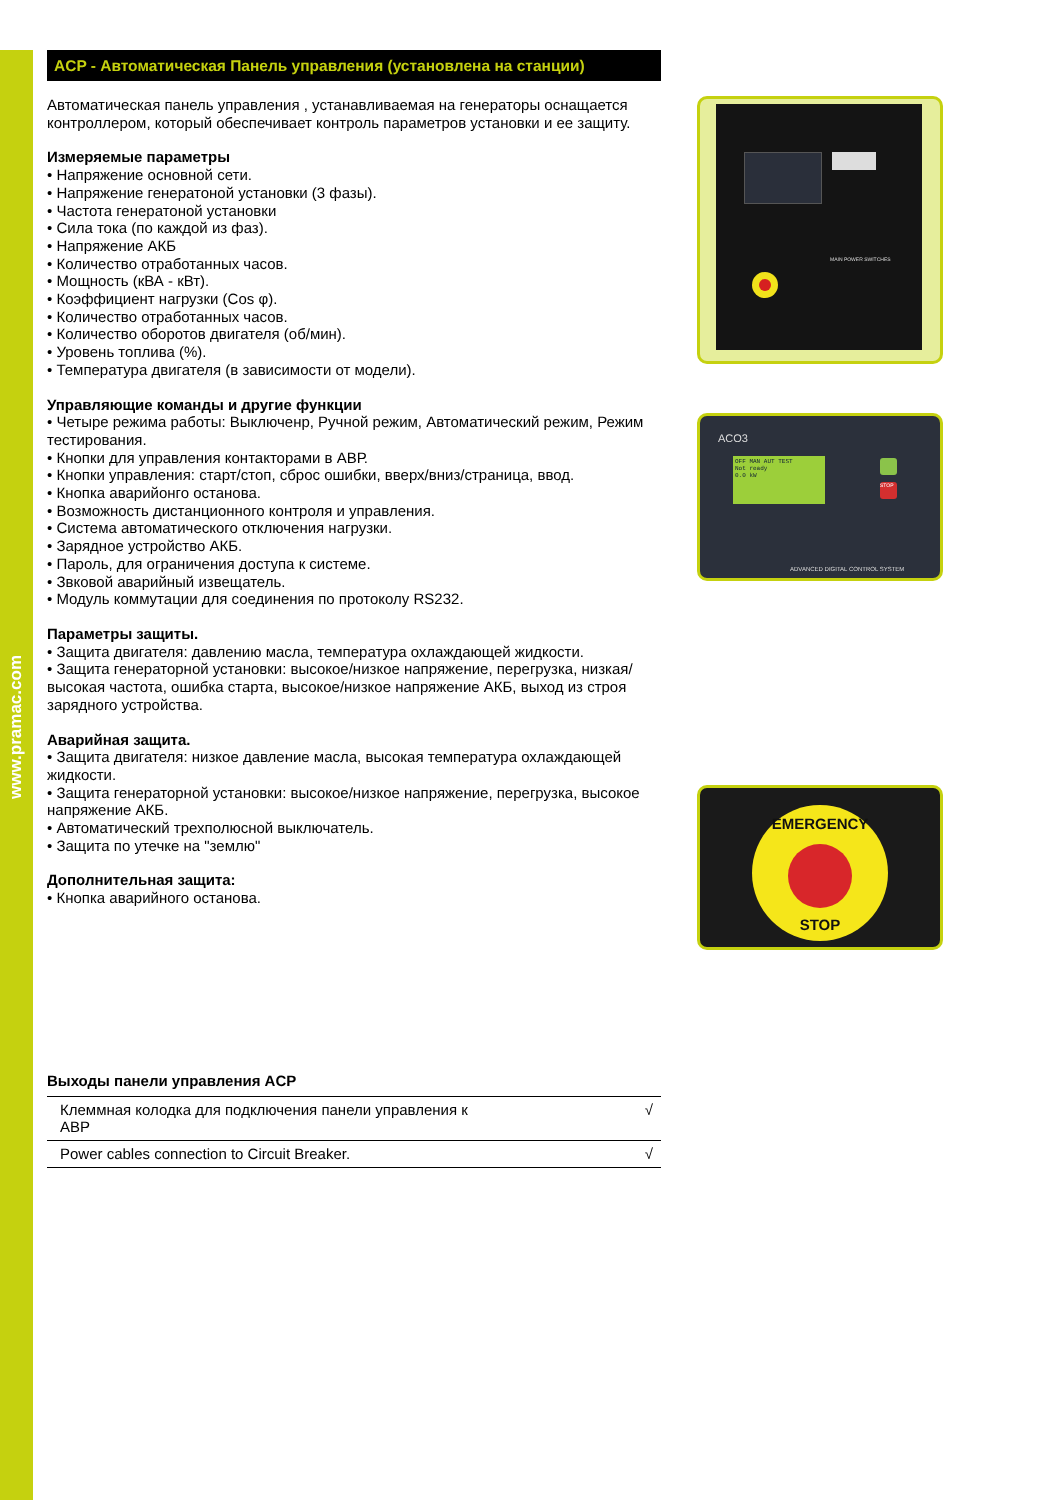www.pramac.com
ACP - Автоматическая Панель управления (установлена на станции)
Автоматическая панель управления , устанавливаемая на генераторы оснащается контроллером, который обеспечивает контроль параметров установки и ее защиту.
Измеряемые параметры
• Напряжение основной сети.
• Напряжение генератоной установки (3 фазы).
• Частота генератоной установки
• Сила тока (по каждой из фаз).
• Напряжение АКБ
• Количество отработанных часов.
• Мощность (кВА - кВт).
• Коэффициент нагрузки (Cos φ).
• Количество отработанных часов.
• Количество оборотов двигателя (об/мин).
• Уровень топлива (%).
• Температура двигателя (в зависимости от модели).
Управляющие команды и другие функции
• Четыре режима работы: Выключенр, Ручной режим, Автоматический режим, Режим тестирования.
• Кнопки для управления контакторами в АВР.
• Кнопки управления: старт/стоп, сброс ошибки, вверх/вниз/страница, ввод.
• Кнопка аварийонго останова.
• Возможность дистанционного контроля и управления.
• Система автоматического отключения нагрузки.
• Зарядное устройство АКБ.
• Пароль, для ограничения доступа к системе.
• Звковой аварийный извещатель.
• Модуль коммутации для соединения по протоколу RS232.
Параметры защиты.
• Защита двигателя: давлению масла, температура охлаждающей жидкости.
• Защита генераторной установки: высокое/низкое напряжение, перегрузка, низкая/высокая частота, ошибка старта, высокое/низкое напряжение АКБ, выход из строя зарядного устройства.
Аварийная защита.
• Защита двигателя: низкое давление масла, высокая температура охлаждающей жидкости.
• Защита генераторной установки: высокое/низкое напряжение, перегрузка, высокое напряжение АКБ.
• Автоматический трехполюсной выключатель.
• Защита по утечке на "землю"
Дополнительная защита:
• Кнопка аварийного останова.
Выходы панели управления ACP
| Клеммная колодка для подключения панели управления к ABP | √ |
| Power cables connection to Circuit Breaker. | √ |
MAIN POWER SWITCHES
ACO3
OFF MAN AUT TEST
Not ready
0.0 kW
STOP
ADVANCED DIGITAL CONTROL SYSTEM
EMERGENCY
STOP